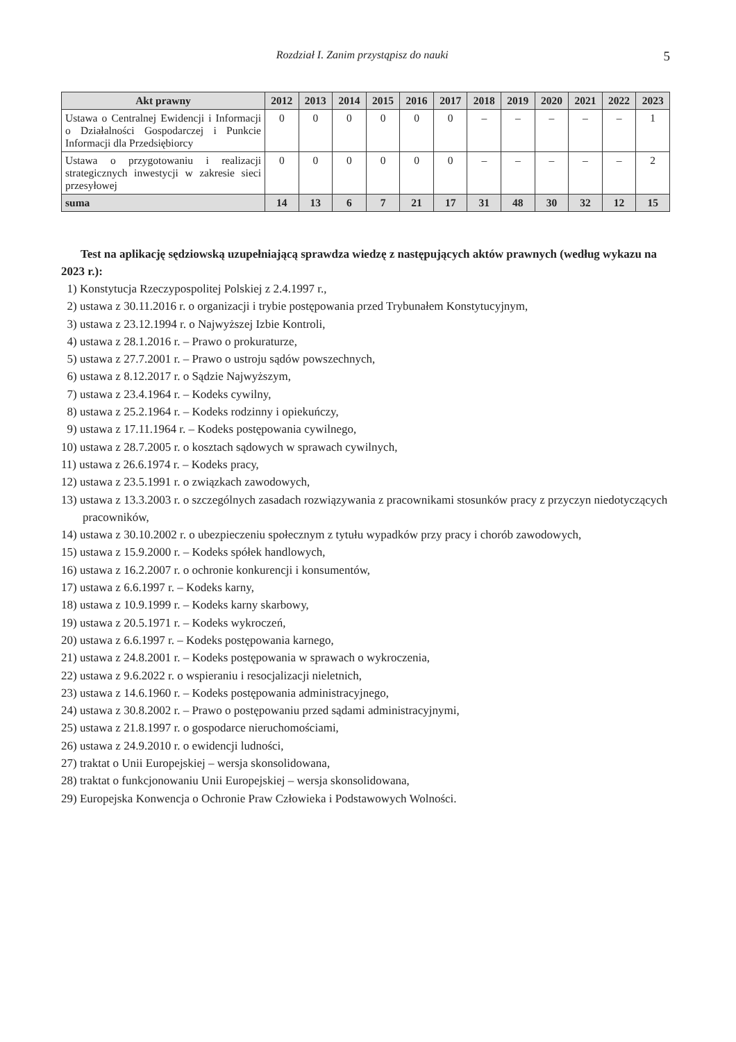Rozdział I. Zanim przystąpisz do nauki 5
| Akt prawny | 2012 | 2013 | 2014 | 2015 | 2016 | 2017 | 2018 | 2019 | 2020 | 2021 | 2022 | 2023 |
| --- | --- | --- | --- | --- | --- | --- | --- | --- | --- | --- | --- | --- |
| Ustawa o Centralnej Ewidencji i Informacji o Działalności Gospodarczej i Punkcie Informacji dla Przedsiębiorcy | 0 | 0 | 0 | 0 | 0 | 0 | – | – | – | – | – | 1 |
| Ustawa o przygotowaniu i realizacji strategicznych inwestycji w zakresie sieci przesyłowej | 0 | 0 | 0 | 0 | 0 | 0 | – | – | – | – | – | 2 |
| suma | 14 | 13 | 6 | 7 | 21 | 17 | 31 | 48 | 30 | 32 | 12 | 15 |
Test na aplikację sędziowską uzupełniającą sprawdza wiedzę z następujących aktów prawnych (według wykazu na 2023 r.):
1) Konstytucja Rzeczypospolitej Polskiej z 2.4.1997 r.,
2) ustawa z 30.11.2016 r. o organizacji i trybie postępowania przed Trybunałem Konstytucyjnym,
3) ustawa z 23.12.1994 r. o Najwyższej Izbie Kontroli,
4) ustawa z 28.1.2016 r. – Prawo o prokuraturze,
5) ustawa z 27.7.2001 r. – Prawo o ustroju sądów powszechnych,
6) ustawa z 8.12.2017 r. o Sądzie Najwyższym,
7) ustawa z 23.4.1964 r. – Kodeks cywilny,
8) ustawa z 25.2.1964 r. – Kodeks rodzinny i opiekuńczy,
9) ustawa z 17.11.1964 r. – Kodeks postępowania cywilnego,
10) ustawa z 28.7.2005 r. o kosztach sądowych w sprawach cywilnych,
11) ustawa z 26.6.1974 r. – Kodeks pracy,
12) ustawa z 23.5.1991 r. o związkach zawodowych,
13) ustawa z 13.3.2003 r. o szczególnych zasadach rozwiązywania z pracownikami stosunków pracy z przyczyn niedotyczących pracowników,
14) ustawa z 30.10.2002 r. o ubezpieczeniu społecznym z tytułu wypadków przy pracy i chorób zawodowych,
15) ustawa z 15.9.2000 r. – Kodeks spółek handlowych,
16) ustawa z 16.2.2007 r. o ochronie konkurencji i konsumentów,
17) ustawa z 6.6.1997 r. – Kodeks karny,
18) ustawa z 10.9.1999 r. – Kodeks karny skarbowy,
19) ustawa z 20.5.1971 r. – Kodeks wykroczeń,
20) ustawa z 6.6.1997 r. – Kodeks postępowania karnego,
21) ustawa z 24.8.2001 r. – Kodeks postępowania w sprawach o wykroczenia,
22) ustawa z 9.6.2022 r. o wspieraniu i resocjalizacji nieletnich,
23) ustawa z 14.6.1960 r. – Kodeks postępowania administracyjnego,
24) ustawa z 30.8.2002 r. – Prawo o postępowaniu przed sądami administracyjnymi,
25) ustawa z 21.8.1997 r. o gospodarce nieruchomościami,
26) ustawa z 24.9.2010 r. o ewidencji ludności,
27) traktat o Unii Europejskiej – wersja skonsolidowana,
28) traktat o funkcjonowaniu Unii Europejskiej – wersja skonsolidowana,
29) Europejska Konwencja o Ochronie Praw Człowieka i Podstawowych Wolności.